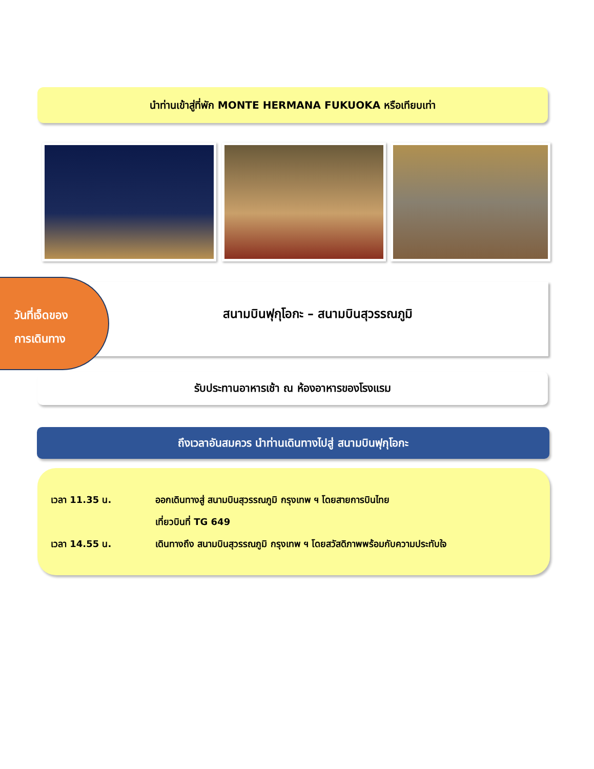นำท่านเข้าสู่ที่พัก MONTE HERMANA FUKUOKA หรือเทียบเท่า
สนามบินฟุกุโอกะ – สนามบินสุวรรณภูมิ
วันที่เจ็ดของ
การเดินทาง
รับประทานอาหารเช้า ณ ห้องอาหารของโรงแรม
ถึงเวลาอันสมควร นำท่านเดินทางไปสู่ สนามบินฟุกุโอกะ
เวลา 11.35 น. ออกเดินทางสู่ สนามบินสุวรรณภูมิ กรุงเทพ ฯ โดยสายการบินไทย
เที่ยวบินที่ TG 649
เวลา 14.55 น. เดินทางถึง สนามบินสุวรรณภูมิ กรุงเทพ ฯ โดยสวัสดิภาพพร้อมกับความประทับใจ